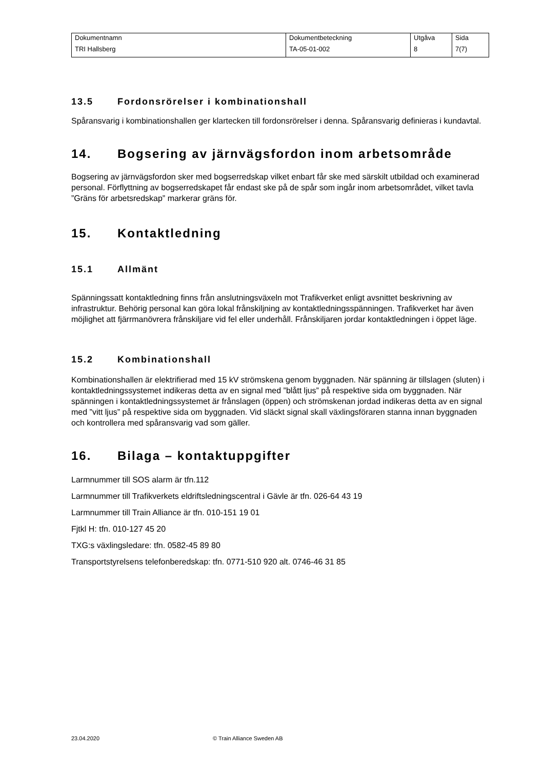| Dokumentnamn | Dokumentbeteckning | Utgåva | Sida |
| TRI Hallsberg | TA-05-01-002 | 8 | 7(7) |
13.5 Fordonsrörelser i kombinationshall
Spåransvarig i kombinationshallen ger klartecken till fordonsrörelser i denna. Spåransvarig definieras i kundavtal.
14. Bogsering av järnvägsfordon inom arbetsområde
Bogsering av järnvägsfordon sker med bogserredskap vilket enbart får ske med särskilt utbildad och examinerad personal. Förflyttning av bogserredskapet får endast ske på de spår som ingår inom arbetsområdet, vilket tavla ”Gräns för arbetsredskap” markerar gräns för.
15. Kontaktledning
15.1 Allmänt
Spänningssatt kontaktledning finns från anslutningsväxeln mot Trafikverket enligt avsnittet beskrivning av infrastruktur. Behörig personal kan göra lokal frånskiljning av kontaktledningsspänningen. Trafikverket har även möjlighet att fjärrmanövrera frånskiljare vid fel eller underhåll. Frånskiljaren jordar kontaktledningen i öppet läge.
15.2 Kombinationshall
Kombinationshallen är elektrifierad med 15 kV strömskena genom byggnaden. När spänning är tillslagen (sluten) i kontaktledningssystemet indikeras detta av en signal med ”blått ljus” på respektive sida om byggnaden. När spänningen i kontaktledningssystemet är frånslagen (öppen) och strömskenan jordad indikeras detta av en signal med ”vitt ljus” på respektive sida om byggnaden. Vid släckt signal skall växlingsföraren stanna innan byggnaden och kontrollera med spåransvarig vad som gäller.
16. Bilaga – kontaktuppgifter
Larmnummer till SOS alarm är tfn.112
Larmnummer till Trafikverkets eldriftsledningscentral i Gävle är tfn. 026-64 43 19
Larmnummer till Train Alliance är tfn. 010-151 19 01
Fjtkl H: tfn. 010-127 45 20
TXG:s växlingsledare: tfn. 0582-45 89 80
Transportstyrelsens telefonberedskap: tfn. 0771-510 920 alt. 0746-46 31 85
23.04.2020 © Train Alliance Sweden AB